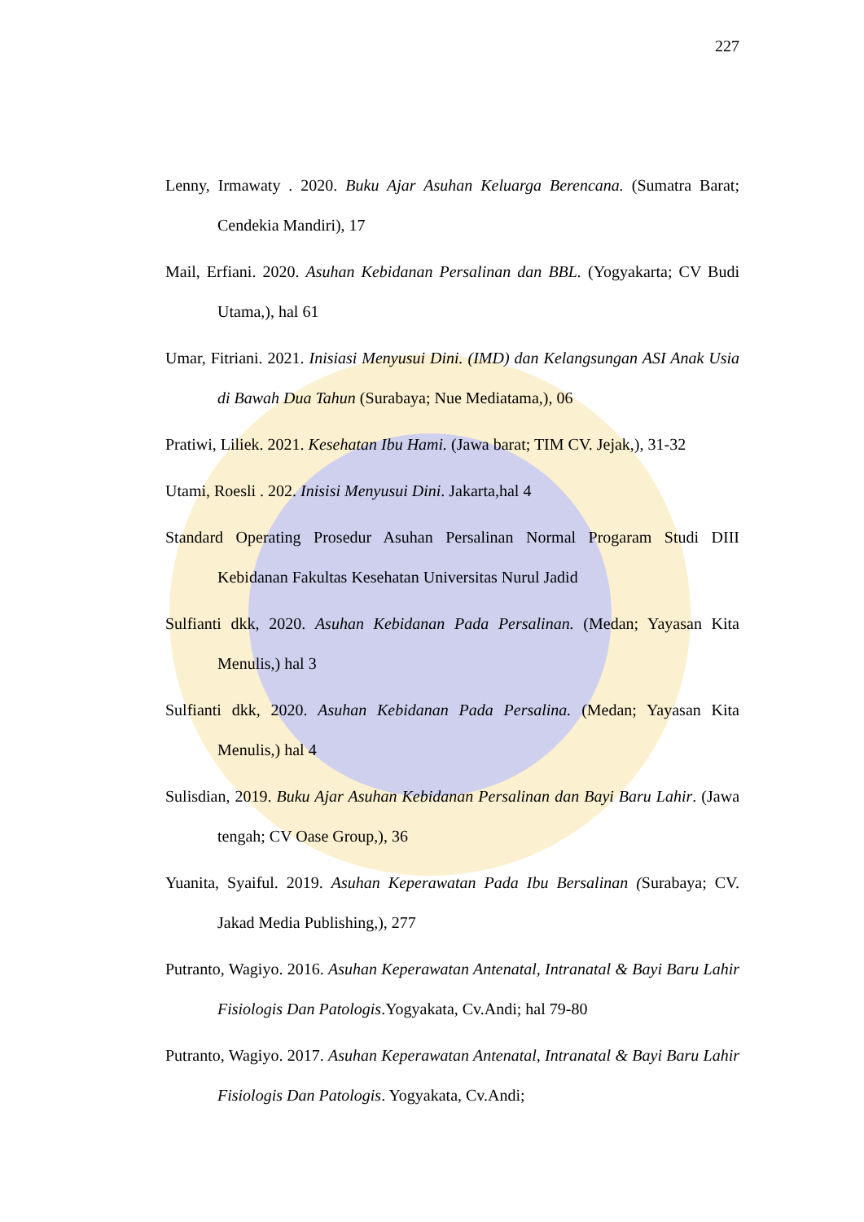227
Lenny, Irmawaty . 2020. Buku Ajar Asuhan Keluarga Berencana. (Sumatra Barat; Cendekia Mandiri), 17
Mail, Erfiani. 2020. Asuhan Kebidanan Persalinan dan BBL. (Yogyakarta; CV Budi Utama,), hal 61
Umar, Fitriani. 2021. Inisiasi Menyusui Dini. (IMD) dan Kelangsungan ASI Anak Usia di Bawah Dua Tahun (Surabaya; Nue Mediatama,), 06
Pratiwi, Liliek. 2021. Kesehatan Ibu Hami. (Jawa barat; TIM CV. Jejak,), 31-32
Utami, Roesli . 202. Inisisi Menyusui Dini. Jakarta,hal 4
Standard Operating Prosedur Asuhan Persalinan Normal Progaram Studi DIII Kebidanan Fakultas Kesehatan Universitas Nurul Jadid
Sulfianti dkk, 2020. Asuhan Kebidanan Pada Persalinan. (Medan; Yayasan Kita Menulis,) hal 3
Sulfianti dkk, 2020. Asuhan Kebidanan Pada Persalina. (Medan; Yayasan Kita Menulis,) hal 4
Sulisdian, 2019. Buku Ajar Asuhan Kebidanan Persalinan dan Bayi Baru Lahir. (Jawa tengah; CV Oase Group,), 36
Yuanita, Syaiful. 2019. Asuhan Keperawatan Pada Ibu Bersalinan (Surabaya; CV. Jakad Media Publishing,), 277
Putranto, Wagiyo. 2016. Asuhan Keperawatan Antenatal, Intranatal & Bayi Baru Lahir Fisiologis Dan Patologis.Yogyakata, Cv.Andi; hal 79-80
Putranto, Wagiyo. 2017. Asuhan Keperawatan Antenatal, Intranatal & Bayi Baru Lahir Fisiologis Dan Patologis. Yogyakata, Cv.Andi;